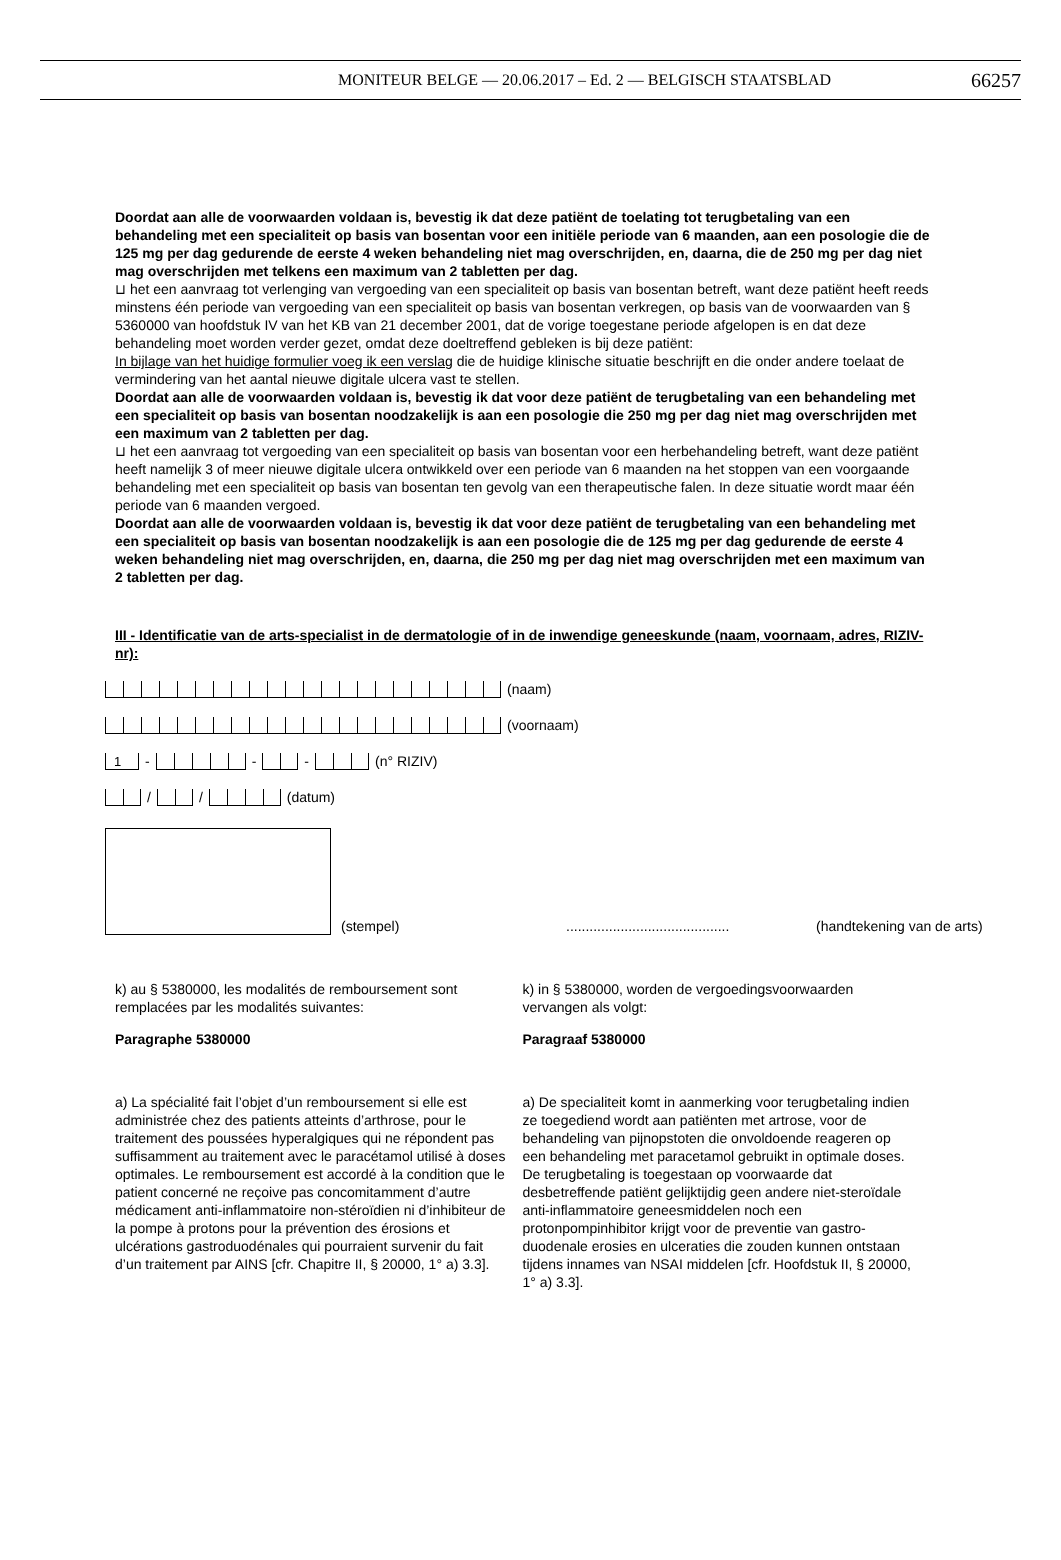MONITEUR BELGE — 20.06.2017 – Ed. 2 — BELGISCH STAATSBLAD 66257
Doordat aan alle de voorwaarden voldaan is, bevestig ik dat deze patiënt de toelating tot terugbetaling van een behandeling met een specialiteit op basis van bosentan voor een initiële periode van 6 maanden, aan een posologie die de 125 mg per dag gedurende de eerste 4 weken behandeling niet mag overschrijden, en, daarna, die de 250 mg per dag niet mag overschrijden met telkens een maximum van 2 tabletten per dag.
⊔ het een aanvraag tot verlenging van vergoeding van een specialiteit op basis van bosentan betreft, want deze patiënt heeft reeds minstens één periode van vergoeding van een specialiteit op basis van bosentan verkregen, op basis van de voorwaarden van § 5360000 van hoofdstuk IV van het KB van 21 december 2001, dat de vorige toegestane periode afgelopen is en dat deze behandeling moet worden verder gezet, omdat deze doeltreffend gebleken is bij deze patiënt:
In bijlage van het huidige formulier voeg ik een verslag die de huidige klinische situatie beschrijft en die onder andere toelaat de vermindering van het aantal nieuwe digitale ulcera vast te stellen.
Doordat aan alle de voorwaarden voldaan is, bevestig ik dat voor deze patiënt de terugbetaling van een behandeling met een specialiteit op basis van bosentan noodzakelijk is aan een posologie die 250 mg per dag niet mag overschrijden met een maximum van 2 tabletten per dag.
⊔ het een aanvraag tot vergoeding van een specialiteit op basis van bosentan voor een herbehandeling betreft, want deze patiënt heeft namelijk 3 of meer nieuwe digitale ulcera ontwikkeld over een periode van 6 maanden na het stoppen van een voorgaande behandeling met een specialiteit op basis van bosentan ten gevolg van een therapeutische falen. In deze situatie wordt maar één periode van 6 maanden vergoed.
Doordat aan alle de voorwaarden voldaan is, bevestig ik dat voor deze patiënt de terugbetaling van een behandeling met een specialiteit op basis van bosentan noodzakelijk is aan een posologie die de 125 mg per dag gedurende de eerste 4 weken behandeling niet mag overschrijden, en, daarna, die 250 mg per dag niet mag overschrijden met een maximum van 2 tabletten per dag.
III - Identificatie van de arts-specialist in de dermatologie of in de inwendige geneeskunde (naam, voornaam, adres, RIZIV-nr):
(naam)
(voornaam)
1 - - - (n° RIZIV)
/ / (datum)
(stempel).......................................... (handtekening van de arts)
k) au § 5380000, les modalités de remboursement sont remplacées par les modalités suivantes:
Paragraphe 5380000
a) La spécialité fait l’objet d’un remboursement si elle est administrée chez des patients atteints d’arthrose, pour le traitement des poussées hyperalgiques qui ne répondent pas suffisamment au traitement avec le paracétamol utilisé à doses optimales. Le remboursement est accordé à la condition que le patient concerné ne reçoive pas concomitamment d’autre médicament anti-inflammatoire non-stéroïdien ni d’inhibiteur de la pompe à protons pour la prévention des érosions et ulcérations gastroduodénales qui pourraient survenir du fait d’un traitement par AINS [cfr. Chapitre II, § 20000, 1° a) 3.3].
k) in § 5380000, worden de vergoedingsvoorwaarden vervangen als volgt:
Paragraaf 5380000
a) De specialiteit komt in aanmerking voor terugbetaling indien ze toegediend wordt aan patiënten met artrose, voor de behandeling van pijnopstoten die onvoldoende reageren op een behandeling met paracetamol gebruikt in optimale doses. De terugbetaling is toegestaan op voorwaarde dat desbetreffende patiënt gelijktijdig geen andere niet-steroïdale anti-inflammatoire geneesmiddelen noch een protonpompinhibitor krijgt voor de preventie van gastro-duodenale erosies en ulceraties die zouden kunnen ontstaan tijdens innames van NSAI middelen [cfr. Hoofdstuk II, § 20000, 1° a) 3.3].